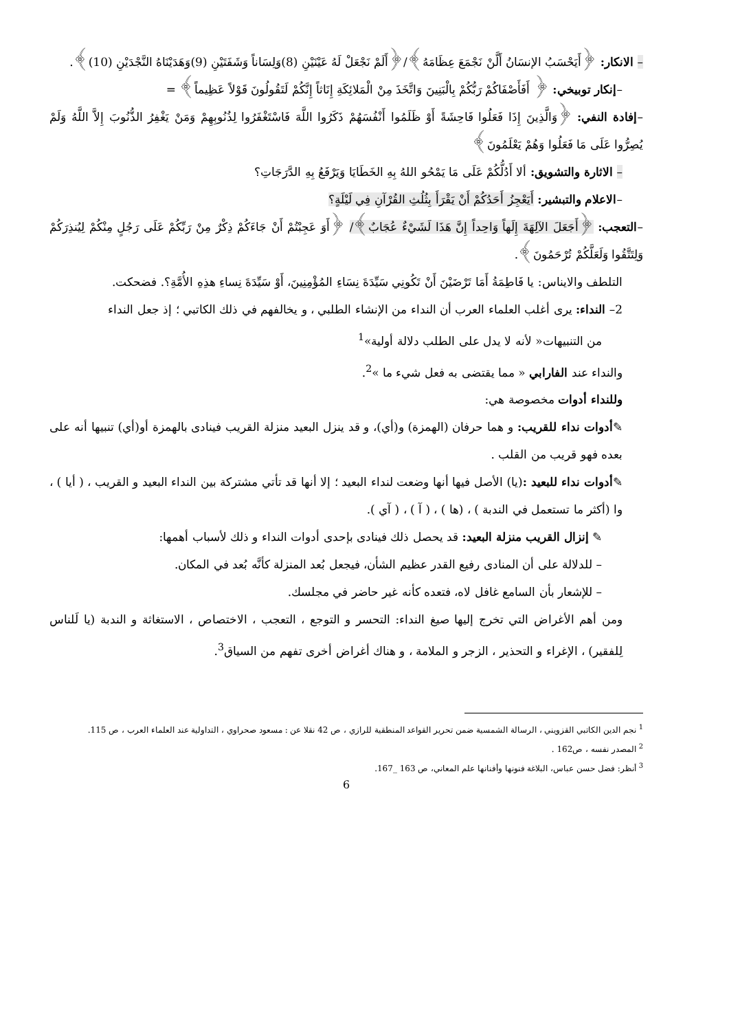– الانكار: ﴿أَيَحْسَبُ الإنسَانُ أَلَّنْ نَجْمَعَ عِظَامَهُ﴾/﴿أَلَمْ نَجْعَلْ لَهُ عَيْنَيْنِ (8)وَلِسَاناً وَشَفَتَيْنِ (9)وَهَدَيْنَاهُ النَّجْدَيْنِ (10)﴾.
–إنكار توبيخي: ﴿ أَفَأَصْفَاكُمْ رَبُّكُمْ بِالْبَنِينَ وَاتَّخَذَ مِنْ الْمَلائِكَةِ إِنَاثاً إِنَّكُمْ لَتَقُولُونَ قَوْلاً عَظِيماً﴾ =
–إفادة النفي: ﴿وَالَّذِينَ إِذَا فَعَلُوا فَاحِشَةً أَوْ ظَلَمُوا أَنْفُسَهُمْ ذَكَرُوا اللَّهَ فَاسْتَغْفَرُوا لِذُنُوبِهِمْ وَمَنْ يَغْفِرُ الذُّنُوبَ إِلاَّ اللَّهُ وَلَمْ يُصِرُّوا عَلَى مَا فَعَلُوا وَهُمْ يَعْلَمُونَ﴾
– الاثارة والتشويق: ألا أَدُلُّكُمْ عَلَى مَا يَمْحُو اللهُ بِهِ الخَطَايَا وَيَرْفَعُ بِهِ الدَّرَجَاتِ؟
–الاعلام والتبشير: أَيَعْجِزُ أَحَدُكُمْ أَنْ يَقْرَأَ بِثُلُثِ القُرْآنِ فِي لَيْلَةٍ؟
–التعجب: ﴿أَجَعَلَ الآلِهَةَ إِلَهاً وَاحِداً إِنَّ هَذَا لَشَيْءٌ عُجَابٌ﴾/ ﴿أَوَ عَجِبْتُمْ أَنْ جَاءَكُمْ ذِكْرٌ مِنْ رَبِّكُمْ عَلَى رَجُلٍ مِنْكُمْ لِيُنذِرَكُمْ وَلِتَتَّقُوا وَلَعَلَّكُمْ تُرْحَمُونَ﴾.
التلطف والايناس: يا فَاطِمَةُ أَمَا تَرْضَيْنَ أَنْ تَكُونِي سَيِّدَةَ نِسَاءِ المُؤْمِنِينَ، أَوْ سَيِّدَةَ نِساءِ هذِهِ الأُمَّةِ؟. فضحكت.
2– النداء: يرى أغلب العلماء العرب أن النداء من الإنشاء الطلبي ، و يخالفهم في ذلك الكاتبي ؛ إذ جعل النداء
من التنبيهات« لأنه لا يدل على الطلب دلالة أولية»<sup>1</sup>
والنداء عند الفارابي « مما يقتضى به فعل شيء ما »<sup>2</sup>.
وللنداء أدوات مخصوصة هي:
✎أدوات نداء للقريب: و هما حرفان (الهمزة) و(أي)، و قد ينزل البعيد منزلة القريب فينادى بالهمزة أو(أي) تنبيها أنه على بعده فهو قريب من القلب .
✎أدوات نداء للبعيد :(يا) الأصل فيها أنها وضعت لنداء البعيد ؛ إلا أنها قد تأتي مشتركة بين النداء البعيد و القريب ، ( أيا ) ، وا (أكثر ما تستعمل في الندبة ) ، (ها ) ، ( آ ) ، ( آي ).
✎ إنزال القريب منزلة البعيد: قد يحصل ذلك فينادى بإحدى أدوات النداء و ذلك لأسباب أهمها:
– للدلالة على أن المنادى رفيع القدر عظيم الشأن، فيجعل بُعد المنزلة كأنَّه بُعد في المكان.
– للإشعار بأن السامع غافل لاه، فتعده كأنه غير حاضر في مجلسك.
ومن أهم الأغراض التي تخرج إليها صيغ النداء: التحسر و التوجع ، التعجب ، الاختصاص ، الاستغاثة و الندبة (يا لَلناس لِلفقير) ، الإغراء و التحذير ، الزجر و الملامة ، و هناك أغراض أخرى تفهم من السياق<sup>3</sup>.
<sup>1</sup> نجم الدين الكاتبي القزويني ، الرسالة الشمسية ضمن تحرير القواعد المنطقية للرازي ، ص 42 نقلا عن : مسعود صحراوي ، التداولية عند العلماء العرب ، ص 115.
<sup>2</sup> المصدر نفسه ، ص162 .
<sup>3</sup> أنظر: فضل حسن عباس، البلاغة فنونها وأفنانها علم المعاني، ص 163 _167.
6